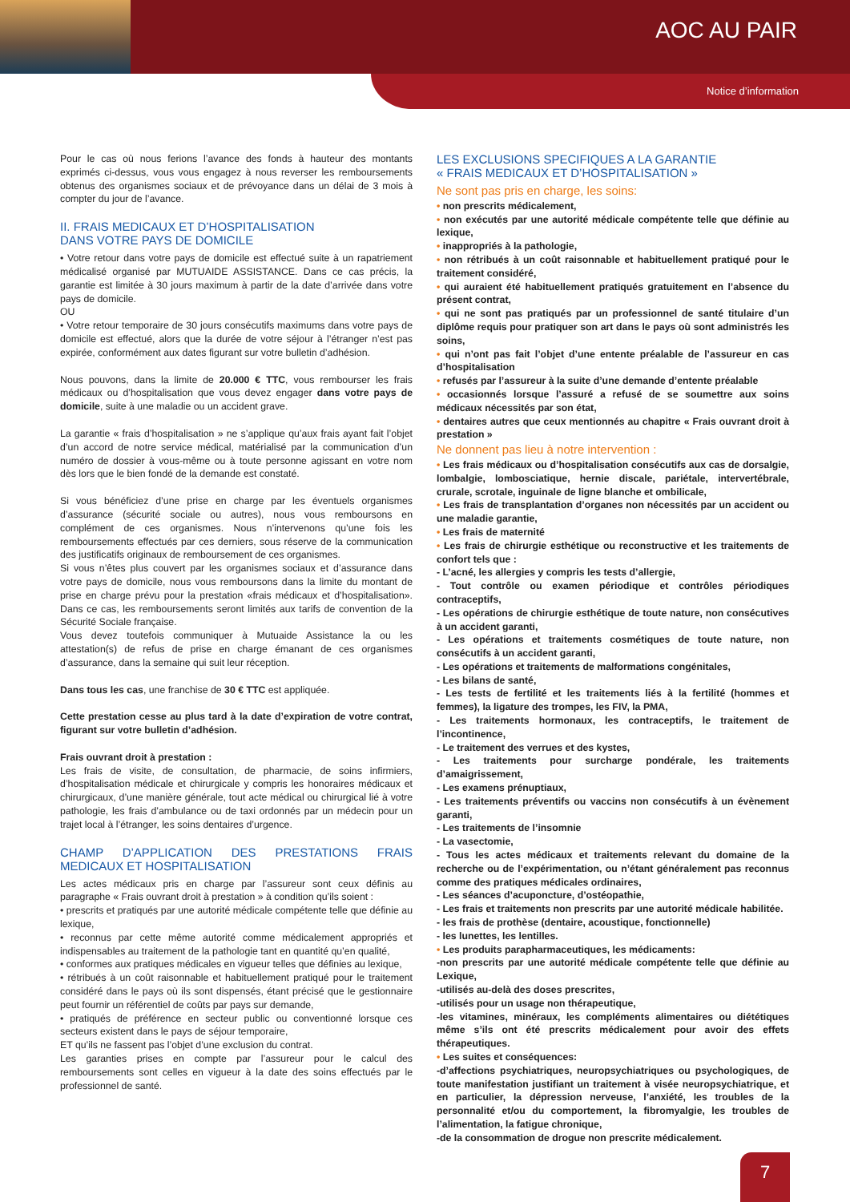AOC AU PAIR
Notice d’information
Pour le cas où nous ferions l’avance des fonds à hauteur des montants exprimés ci-dessus, vous vous engagez à nous reverser les remboursements obtenus des organismes sociaux et de prévoyance dans un délai de 3 mois à compter du jour de l’avance.
II. FRAIS MEDICAUX ET D’HOSPITALISATION
DANS VOTRE PAYS DE DOMICILE
• Votre retour dans votre pays de domicile est effectué suite à un rapatriement médicalisé organisé par MUTUAIDE ASSISTANCE. Dans ce cas précis, la garantie est limitée à 30 jours maximum à partir de la date d’arrivée dans votre pays de domicile.
OU
• Votre retour temporaire de 30 jours consécutifs maximums dans votre pays de domicile est effectué, alors que la durée de votre séjour à l’étranger n’est pas expirée, conformément aux dates figurant sur votre bulletin d’adhésion.
Nous pouvons, dans la limite de 20.000 € TTC, vous rembourser les frais médicaux ou d’hospitalisation que vous devez engager dans votre pays de domicile, suite à une maladie ou un accident grave.
La garantie « frais d’hospitalisation » ne s’applique qu’aux frais ayant fait l’objet d’un accord de notre service médical, matérialisé par la communication d’un numéro de dossier à vous-même ou à toute personne agissant en votre nom dès lors que le bien fondé de la demande est constaté.
Si vous bénéficiez d’une prise en charge par les éventuels organismes d’assurance (sécurité sociale ou autres), nous vous remboursons en complément de ces organismes. Nous n’intervenons qu’une fois les remboursements effectués par ces derniers, sous réserve de la communication des justificatifs originaux de remboursement de ces organismes.
Si vous n’êtes plus couvert par les organismes sociaux et d’assurance dans votre pays de domicile, nous vous remboursons dans la limite du montant de prise en charge prévu pour la prestation «frais médicaux et d’hospitalisation». Dans ce cas, les remboursements seront limités aux tarifs de convention de la Sécurité Sociale française.
Vous devez toutefois communiquer à Mutuaide Assistance la ou les attestation(s) de refus de prise en charge émanant de ces organismes d’assurance, dans la semaine qui suit leur réception.
Dans tous les cas, une franchise de 30 € TTC est appliquée.
Cette prestation cesse au plus tard à la date d’expiration de votre contrat, figurant sur votre bulletin d’adhésion.
Frais ouvrant droit à prestation :
Les frais de visite, de consultation, de pharmacie, de soins infirmiers, d’hospitalisation médicale et chirurgicale y compris les honoraires médicaux et chirurgicaux, d’une manière générale, tout acte médical ou chirurgical lié à votre pathologie, les frais d’ambulance ou de taxi ordonnés par un médecin pour un trajet local à l’étranger, les soins dentaires d’urgence.
CHAMP D’APPLICATION DES PRESTATIONS FRAIS MEDICAUX ET HOSPITALISATION
Les actes médicaux pris en charge par l’assureur sont ceux définis au paragraphe « Frais ouvrant droit à prestation » à condition qu’ils soient :
• prescrits et pratiqués par une autorité médicale compétente telle que définie au lexique,
• reconnus par cette même autorité comme médicalement appropriés et indispensables au traitement de la pathologie tant en quantité qu’en qualité,
• conformes aux pratiques médicales en vigueur telles que définies au lexique,
• rétribués à un coût raisonnable et habituellement pratiqué pour le traitement considéré dans le pays où ils sont dispensés, étant précisé que le gestionnaire peut fournir un référentiel de coûts par pays sur demande,
• pratiqués de préférence en secteur public ou conventionné lorsque ces secteurs existent dans le pays de séjour temporaire,
ET qu’ils ne fassent pas l’objet d’une exclusion du contrat.
Les garanties prises en compte par l’assureur pour le calcul des remboursements sont celles en vigueur à la date des soins effectués par le professionnel de santé.
LES EXCLUSIONS SPECIFIQUES A LA GARANTIE
« FRAIS MEDICAUX ET D’HOSPITALISATION »
Ne sont pas pris en charge, les soins:
• non prescrits médicalement,
• non exécutés par une autorité médicale compétente telle que définie au lexique,
• inappropriés à la pathologie,
• non rétribués à un coût raisonnable et habituellement pratiqué pour le traitement considéré,
• qui auraient été habituellement pratiqués gratuitement en l’absence du présent contrat,
• qui ne sont pas pratiqués par un professionnel de santé titulaire d’un diplôme requis pour pratiquer son art dans le pays où sont administrés les soins,
• qui n’ont pas fait l’objet d’une entente préalable de l’assureur en cas d’hospitalisation
• refusés par l’assureur à la suite d’une demande d’entente préalable
• occasionnés lorsque l’assuré a refusé de se soumettre aux soins médicaux nécessités par son état,
• dentaires autres que ceux mentionnés au chapitre « Frais ouvrant droit à prestation »
Ne donnent pas lieu à notre intervention :
• Les frais médicaux ou d’hospitalisation consécutifs aux cas de dorsalgie, lombalgie, lombosciatique, hernie discale, pariétale, intervertébrale, crurale, scrotale, inguinale de ligne blanche et ombilicale,
• Les frais de transplantation d’organes non nécessités par un accident ou une maladie garantie,
• Les frais de maternité
• Les frais de chirurgie esthétique ou reconstructive et les traitements de confort tels que :
- L’acné, les allergies y compris les tests d’allergie,
- Tout contrôle ou examen périodique et contrôles périodiques contraceptifs,
- Les opérations de chirurgie esthétique de toute nature, non consécutives à un accident garanti,
- Les opérations et traitements cosmétiques de toute nature, non consécutifs à un accident garanti,
- Les opérations et traitements de malformations congénitales,
- Les bilans de santé,
- Les tests de fertilité et les traitements liés à la fertilité (hommes et femmes), la ligature des trompes, les FIV, la PMA,
- Les traitements hormonaux, les contraceptifs, le traitement de l’incontinence,
- Le traitement des verrues et des kystes,
- Les traitements pour surcharge pondérale, les traitements d’amaigrissement,
- Les examens prénuptiaux,
- Les traitements préventifs ou vaccins non consécutifs à un évènement garanti,
- Les traitements de l’insomnie
- La vasectomie,
- Tous les actes médicaux et traitements relevant du domaine de la recherche ou de l’expérimentation, ou n’étant généralement pas reconnus comme des pratiques médicales ordinaires,
- Les séances d’acuponcture, d’ostéopathie,
- Les frais et traitements non prescrits par une autorité médicale habilitée.
- les frais de prothèse (dentaire, acoustique, fonctionnelle)
- les lunettes, les lentilles.
• Les produits parapharmaceutiques, les médicaments:
-non prescrits par une autorité médicale compétente telle que définie au Lexique,
-utilisés au-delà des doses prescrites,
-utilisés pour un usage non thérapeutique,
-les vitamines, minéraux, les compléments alimentaires ou diététiques même s’ils ont été prescrits médicalement pour avoir des effets thérapeutiques.
• Les suites et conséquences:
-d’affections psychiatriques, neuropsychiatriques ou psychologiques, de toute manifestation justifiant un traitement à visée neuropsychiatrique, et en particulier, la dépression nerveuse, l’anxiété, les troubles de la personnalité et/ou du comportement, la fibromyalgie, les troubles de l’alimentation, la fatigue chronique,
-de la consommation de drogue non prescrite médicalement.
7